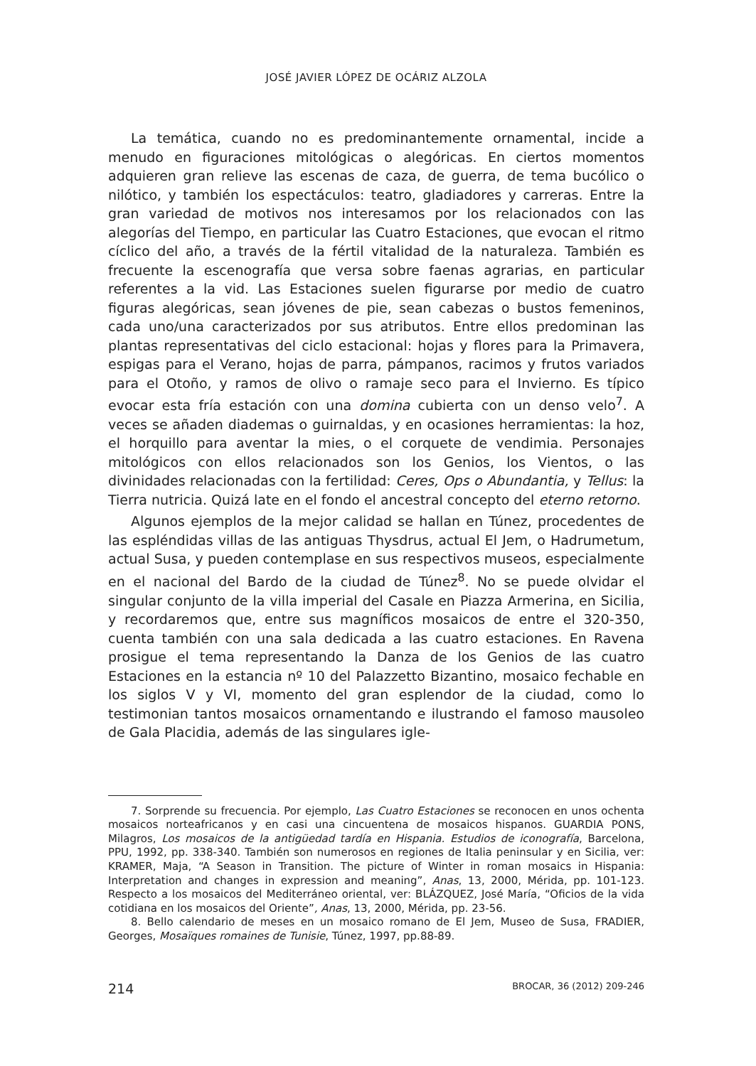JOSÉ JAVIER LÓPEZ DE OCÁRIZ ALZOLA
La temática, cuando no es predominantemente ornamental, incide a menudo en figuraciones mitológicas o alegóricas. En ciertos momentos adquieren gran relieve las escenas de caza, de guerra, de tema bucólico o nilótico, y también los espectáculos: teatro, gladiadores y carreras. Entre la gran variedad de motivos nos interesamos por los relacionados con las alegorías del Tiempo, en particular las Cuatro Estaciones, que evocan el ritmo cíclico del año, a través de la fértil vitalidad de la naturaleza. También es frecuente la escenografía que versa sobre faenas agrarias, en particular referentes a la vid. Las Estaciones suelen figurarse por medio de cuatro figuras alegóricas, sean jóvenes de pie, sean cabezas o bustos femeninos, cada uno/una caracterizados por sus atributos. Entre ellos predominan las plantas representativas del ciclo estacional: hojas y flores para la Primavera, espigas para el Verano, hojas de parra, pámpanos, racimos y frutos variados para el Otoño, y ramos de olivo o ramaje seco para el Invierno. Es típico evocar esta fría estación con una domina cubierta con un denso velo<sup>7</sup>. A veces se añaden diademas o guirnaldas, y en ocasiones herramientas: la hoz, el horquillo para aventar la mies, o el corquete de vendimia. Personajes mitológicos con ellos relacionados son los Genios, los Vientos, o las divinidades relacionadas con la fertilidad: Ceres, Ops o Abundantia, y Tellus: la Tierra nutricia. Quizá late en el fondo el ancestral concepto del eterno retorno.
Algunos ejemplos de la mejor calidad se hallan en Túnez, procedentes de las espléndidas villas de las antiguas Thysdrus, actual El Jem, o Hadrumetum, actual Susa, y pueden contemplase en sus respectivos museos, especialmente en el nacional del Bardo de la ciudad de Túnez<sup>8</sup>. No se puede olvidar el singular conjunto de la villa imperial del Casale en Piazza Armerina, en Sicilia, y recordaremos que, entre sus magníficos mosaicos de entre el 320-350, cuenta también con una sala dedicada a las cuatro estaciones. En Ravena prosigue el tema representando la Danza de los Genios de las cuatro Estaciones en la estancia nº 10 del Palazzetto Bizantino, mosaico fechable en los siglos V y VI, momento del gran esplendor de la ciudad, como lo testimonian tantos mosaicos ornamentando e ilustrando el famoso mausoleo de Gala Placidia, además de las singulares igle-
7. Sorprende su frecuencia. Por ejemplo, Las Cuatro Estaciones se reconocen en unos ochenta mosaicos norteafricanos y en casi una cincuentena de mosaicos hispanos. GUARDIA PONS, Milagros, Los mosaicos de la antigüedad tardía en Hispania. Estudios de iconografía, Barcelona, PPU, 1992, pp. 338-340. También son numerosos en regiones de Italia peninsular y en Sicilia, ver: KRAMER, Maja, “A Season in Transition. The picture of Winter in roman mosaics in Hispania: Interpretation and changes in expression and meaning”, Anas, 13, 2000, Mérida, pp. 101-123. Respecto a los mosaicos del Mediterráneo oriental, ver: BLÁZQUEZ, José María, “Oficios de la vida cotidiana en los mosaicos del Oriente”, Anas, 13, 2000, Mérida, pp. 23-56.
8. Bello calendario de meses en un mosaico romano de El Jem, Museo de Susa, FRADIER, Georges, Mosaïques romaines de Tunisie, Túnez, 1997, pp.88-89.
214 BROCAR, 36 (2012) 209-246